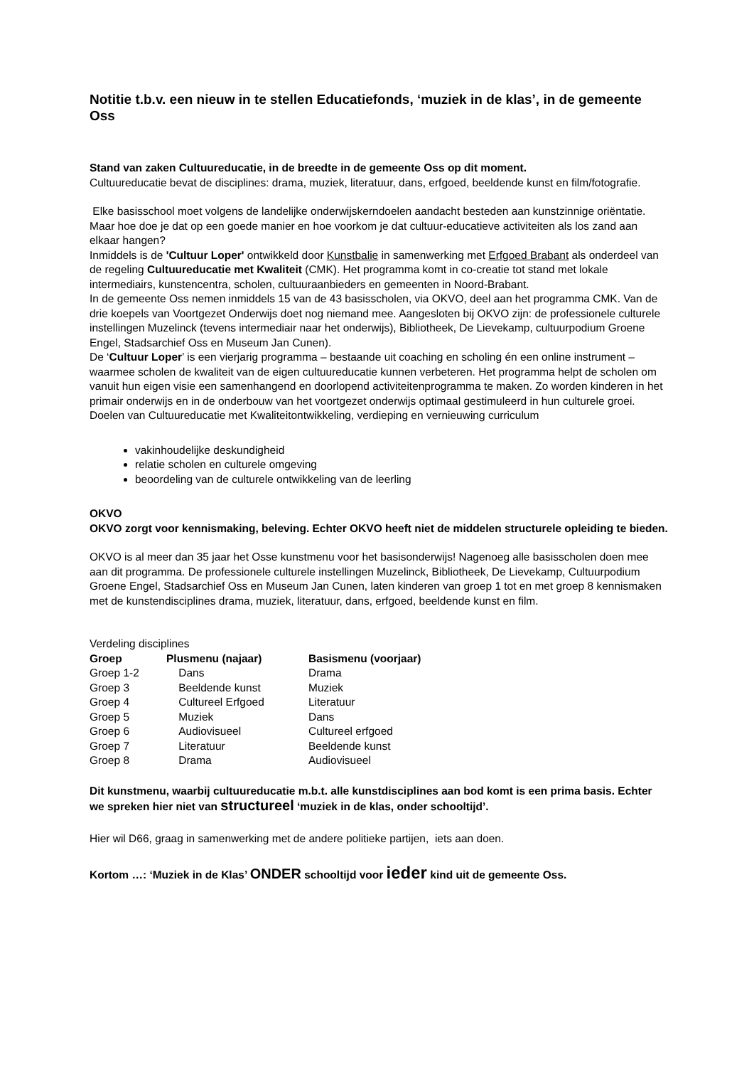Notitie t.b.v. een nieuw in te stellen Educatiefonds, ‘muziek in de klas’, in de gemeente Oss
Stand van zaken Cultuureducatie, in de breedte in de gemeente Oss op dit moment.
Cultuureducatie bevat de disciplines: drama, muziek, literatuur, dans, erfgoed, beeldende kunst en film/fotografie.
Elke basisschool moet volgens de landelijke onderwijskerndoelen aandacht besteden aan kunstzinnige oriëntatie. Maar hoe doe je dat op een goede manier en hoe voorkom je dat cultuur-educatieve activiteiten als los zand aan elkaar hangen?
Inmiddels is de 'Cultuur Loper' ontwikkeld door Kunstbalie in samenwerking met Erfgoed Brabant als onderdeel van de regeling Cultuureducatie met Kwaliteit (CMK). Het programma komt in co-creatie tot stand met lokale intermediairs, kunstencentra, scholen, cultuuraanbieders en gemeenten in Noord-Brabant.
In de gemeente Oss nemen inmiddels 15 van de 43 basisscholen, via OKVO, deel aan het programma CMK. Van de drie koepels van Voortgezet Onderwijs doet nog niemand mee. Aangesloten bij OKVO zijn: de professionele culturele instellingen Muzelinck (tevens intermediair naar het onderwijs), Bibliotheek, De Lievekamp, cultuurpodium Groene Engel, Stadsarchief Oss en Museum Jan Cunen).
De ‘Cultuur Loper’ is een vierjarig programma – bestaande uit coaching en scholing én een online instrument – waarmee scholen de kwaliteit van de eigen cultuureducatie kunnen verbeteren. Het programma helpt de scholen om vanuit hun eigen visie een samenhangend en doorlopend activiteitenprogramma te maken. Zo worden kinderen in het primair onderwijs en in de onderbouw van het voortgezet onderwijs optimaal gestimuleerd in hun culturele groei.
Doelen van Cultuureducatie met Kwaliteitontwikkeling, verdieping en vernieuwing curriculum
vakinhoudelijke deskundigheid
relatie scholen en culturele omgeving
beoordeling van de culturele ontwikkeling van de leerling
OKVO
OKVO zorgt voor kennismaking, beleving. Echter OKVO heeft niet de middelen structurele opleiding te bieden.
OKVO is al meer dan 35 jaar het Osse kunstmenu voor het basisonderwijs! Nagenoeg alle basisscholen doen mee aan dit programma. De professionele culturele instellingen Muzelinck, Bibliotheek, De Lievekamp, Cultuurpodium Groene Engel, Stadsarchief Oss en Museum Jan Cunen, laten kinderen van groep 1 tot en met groep 8 kennismaken met de kunstendisciplines drama, muziek, literatuur, dans, erfgoed, beeldende kunst en film.
Verdeling disciplines
| Groep | Plusmenu (najaar) | Basismenu (voorjaar) |
| --- | --- | --- |
| Groep 1-2 | Dans | Drama |
| Groep 3 | Beeldende kunst | Muziek |
| Groep 4 | Cultureel Erfgoed | Literatuur |
| Groep 5 | Muziek | Dans |
| Groep 6 | Audiovisueel | Cultureel erfgoed |
| Groep 7 | Literatuur | Beeldende kunst |
| Groep 8 | Drama | Audiovisueel |
Dit kunstmenu, waarbij cultuureducatie m.b.t. alle kunstdisciplines aan bod komt is een prima basis. Echter we spreken hier niet van structureel ‘muziek in de klas, onder schooltijd’.
Hier wil D66, graag in samenwerking met de andere politieke partijen, iets aan doen.
Kortom …: ‘Muziek in de Klas’ ONDER schooltijd voor ieder kind uit de gemeente Oss.